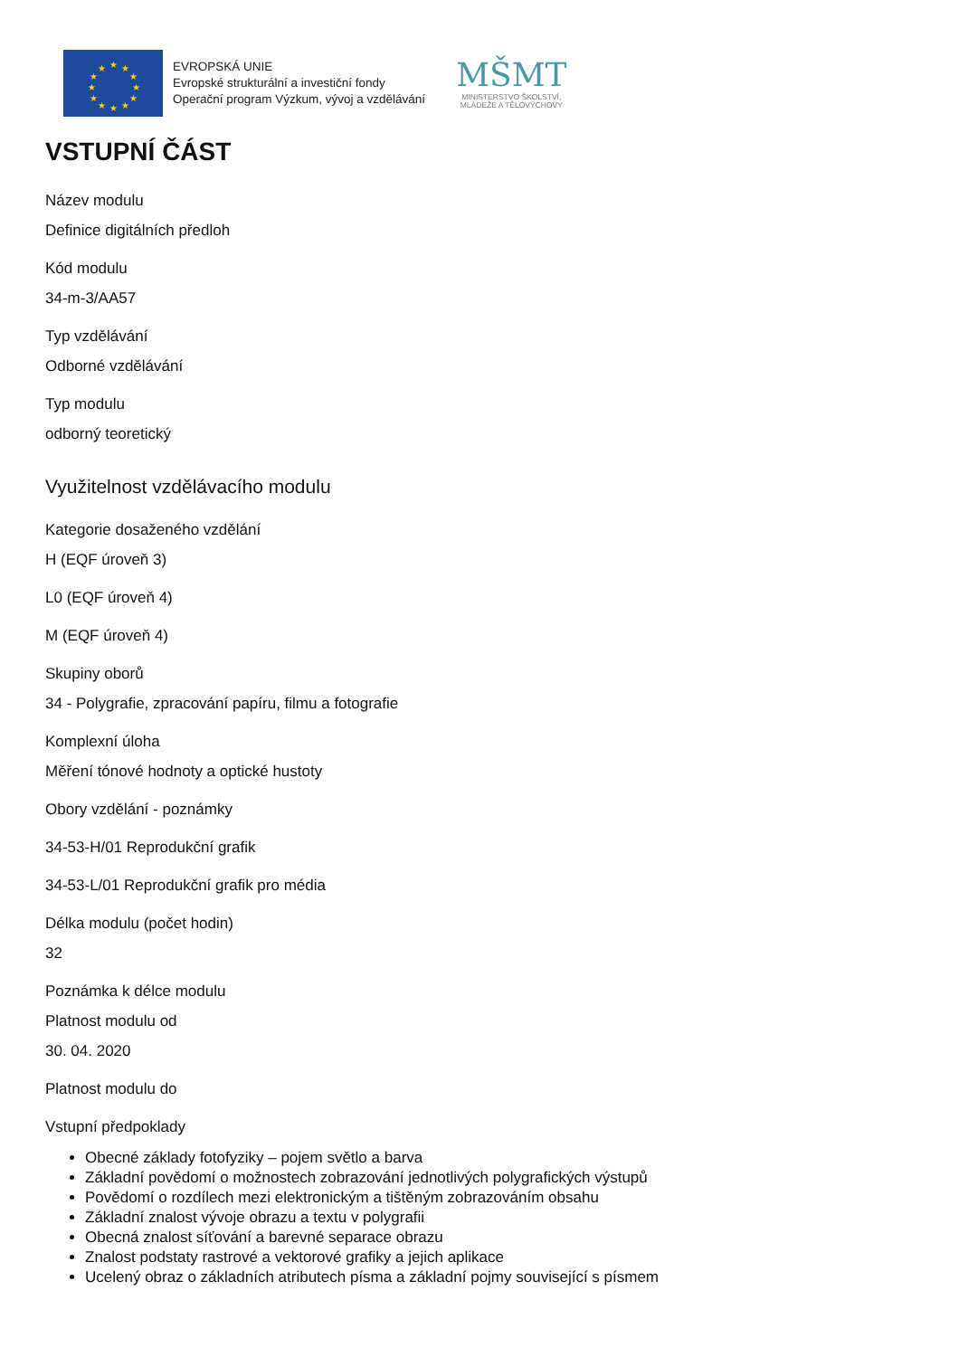★
★
★
★
★
★
★
★
★
★
★
★
EVROPSKÁ UNIE
Evropské strukturální a investiční fondy
Operační program Výzkum, vývoj a vzdělávání
MŠMT
MINISTERSTVO ŠKOLSTVÍ,
MLÁDEŽE A TĚLOVÝCHOVY
VSTUPNÍ ČÁST
Název modulu
Definice digitálních předloh
Kód modulu
34-m-3/AA57
Typ vzdělávání
Odborné vzdělávání
Typ modulu
odborný teoretický
Využitelnost vzdělávacího modulu
Kategorie dosaženého vzdělání
H (EQF úroveň 3)
L0 (EQF úroveň 4)
M (EQF úroveň 4)
Skupiny oborů
34 - Polygrafie, zpracování papíru, filmu a fotografie
Komplexní úloha
Měření tónové hodnoty a optické hustoty
Obory vzdělání - poznámky
34-53-H/01 Reprodukční grafik
34-53-L/01 Reprodukční grafik pro média
Délka modulu (počet hodin)
32
Poznámka k délce modulu
Platnost modulu od
30. 04. 2020
Platnost modulu do
Vstupní předpoklady
Obecné základy fotofyziky – pojem světlo a barva
Základní povědomí o možnostech zobrazování jednotlivých polygrafických výstupů
Povědomí o rozdílech mezi elektronickým a tištěným zobrazováním obsahu
Základní znalost vývoje obrazu a textu v polygrafii
Obecná znalost síťování a barevné separace obrazu
Znalost podstaty rastrové a vektorové grafiky a jejich aplikace
Ucelený obraz o základních atributech písma a základní pojmy související s písmem